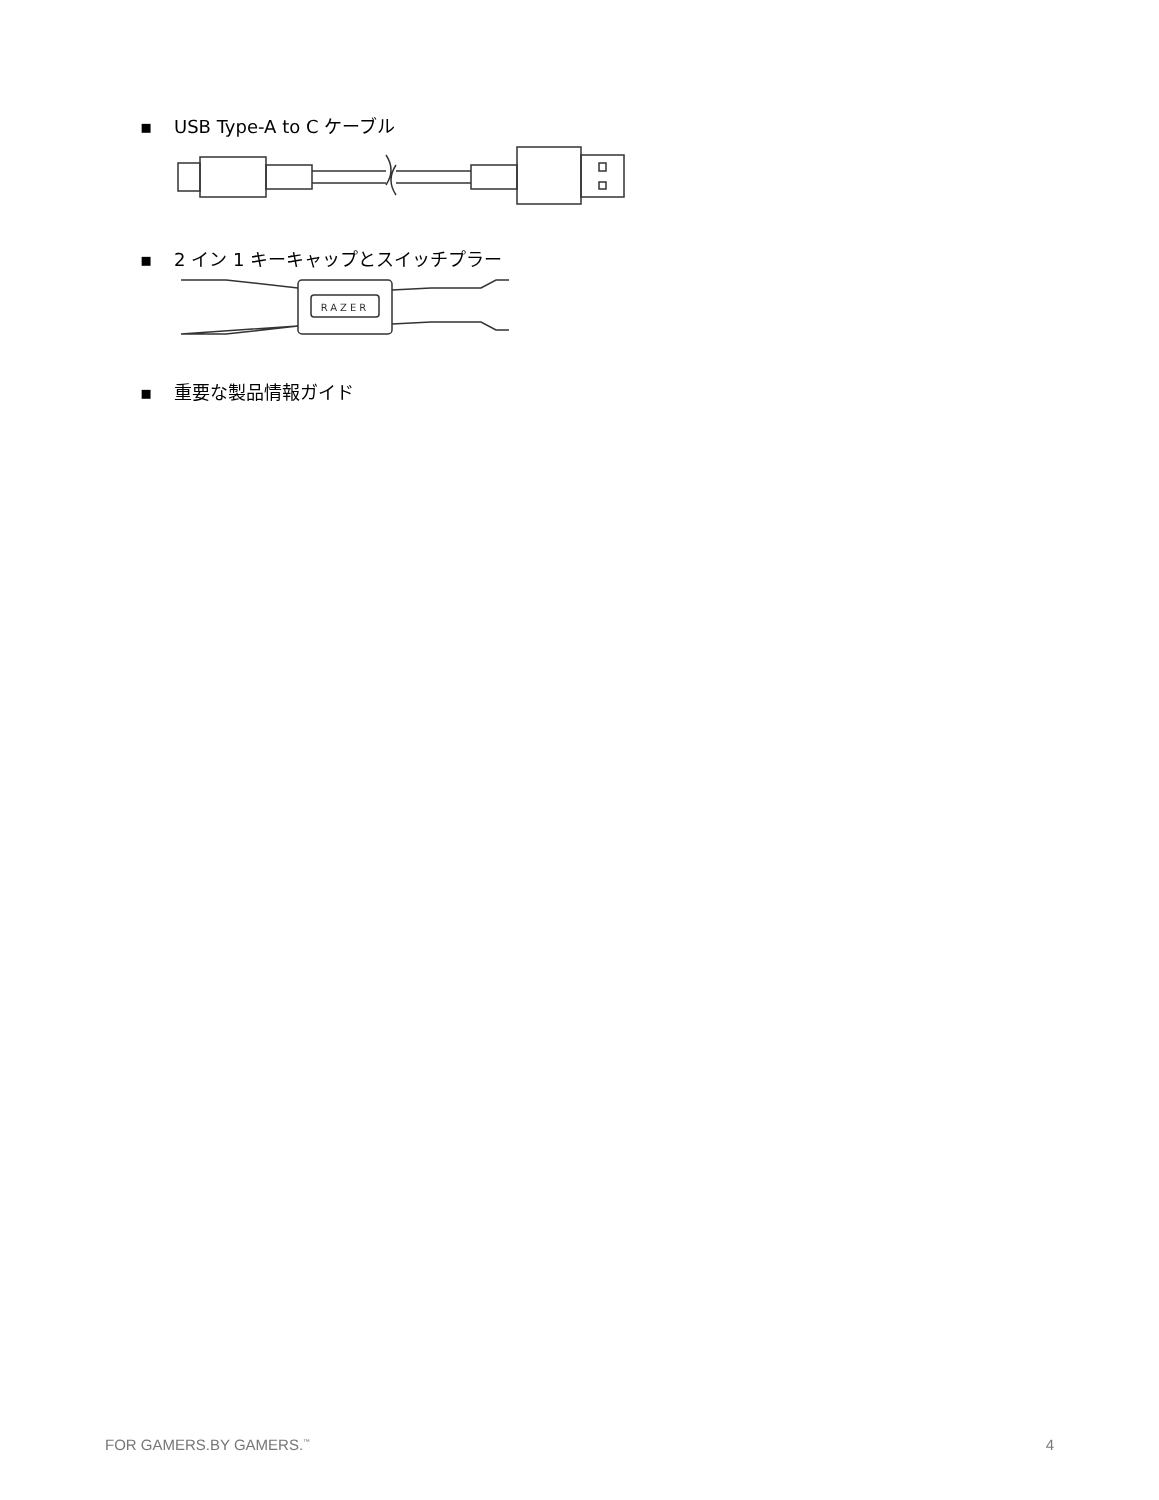▪ USB Type-A to C ケーブル
▪ 2 イン 1 キーキャップとスイッチプラー
RAZER
▪ 重要な製品情報ガイド
FOR GAMERS.BY GAMERS.<sup>™</sup> 4